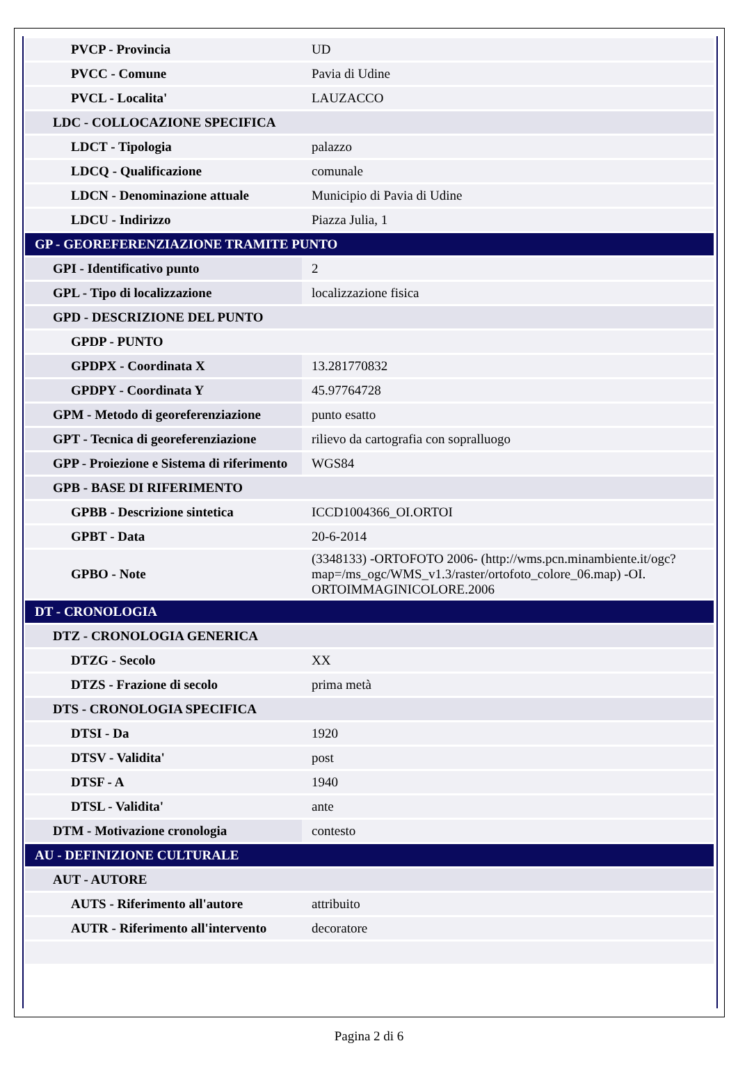| PVCP - Provincia | UD |
| PVCC - Comune | Pavia di Udine |
| PVCL - Localita' | LAUZACCO |
| LDC - COLLOCAZIONE SPECIFICA | |
| LDCT - Tipologia | palazzo |
| LDCQ - Qualificazione | comunale |
| LDCN - Denominazione attuale | Municipio di Pavia di Udine |
| LDCU - Indirizzo | Piazza Julia, 1 |
| GP - GEOREFERENZIAZIONE TRAMITE PUNTO | |
| GPI - Identificativo punto | 2 |
| GPL - Tipo di localizzazione | localizzazione fisica |
| GPD - DESCRIZIONE DEL PUNTO | |
| GPDP - PUNTO | |
| GPDPX - Coordinata X | 13.281770832 |
| GPDPY - Coordinata Y | 45.97764728 |
| GPM - Metodo di georeferenziazione | punto esatto |
| GPT - Tecnica di georeferenziazione | rilievo da cartografia con sopralluogo |
| GPP - Proiezione e Sistema di riferimento | WGS84 |
| GPB - BASE DI RIFERIMENTO | |
| GPBB - Descrizione sintetica | ICCD1004366_OI.ORTOI |
| GPBT - Data | 20-6-2014 |
| GPBO - Note | (3348133) -ORTOFOTO 2006- (http://wms.pcn.minambiente.it/ogc?map=/ms_ogc/WMS_v1.3/raster/ortofoto_colore_06.map) -OI. ORTOIMMAGINICOLORE.2006 |
| DT - CRONOLOGIA | |
| DTZ - CRONOLOGIA GENERICA | |
| DTZG - Secolo | XX |
| DTZS - Frazione di secolo | prima metà |
| DTS - CRONOLOGIA SPECIFICA | |
| DTSI - Da | 1920 |
| DTSV - Validita' | post |
| DTSF - A | 1940 |
| DTSL - Validita' | ante |
| DTM - Motivazione cronologia | contesto |
| AU - DEFINIZIONE CULTURALE | |
| AUT - AUTORE | |
| AUTS - Riferimento all'autore | attribuito |
| AUTR - Riferimento all'intervento | decoratore |
Pagina 2 di 6